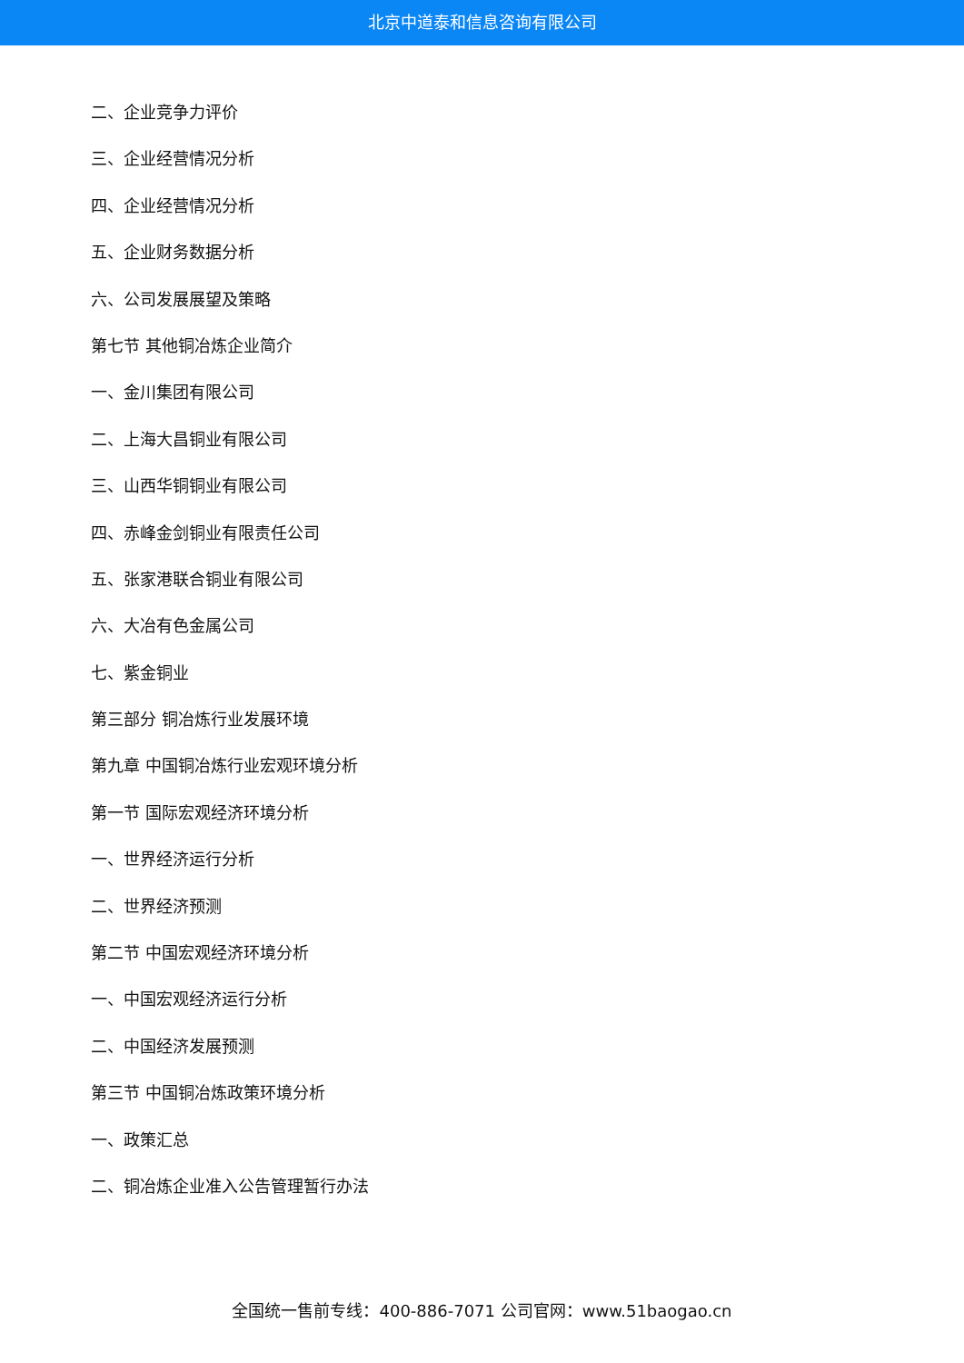北京中道泰和信息咨询有限公司
二、企业竞争力评价
三、企业经营情况分析
四、企业经营情况分析
五、企业财务数据分析
六、公司发展展望及策略
第七节 其他铜冶炼企业简介
一、金川集团有限公司
二、上海大昌铜业有限公司
三、山西华铜铜业有限公司
四、赤峰金剑铜业有限责任公司
五、张家港联合铜业有限公司
六、大冶有色金属公司
七、紫金铜业
第三部分 铜冶炼行业发展环境
第九章 中国铜冶炼行业宏观环境分析
第一节 国际宏观经济环境分析
一、世界经济运行分析
二、世界经济预测
第二节 中国宏观经济环境分析
一、中国宏观经济运行分析
二、中国经济发展预测
第三节 中国铜冶炼政策环境分析
一、政策汇总
二、铜冶炼企业准入公告管理暂行办法
全国统一售前专线：400-886-7071 公司官网：www.51baogao.cn